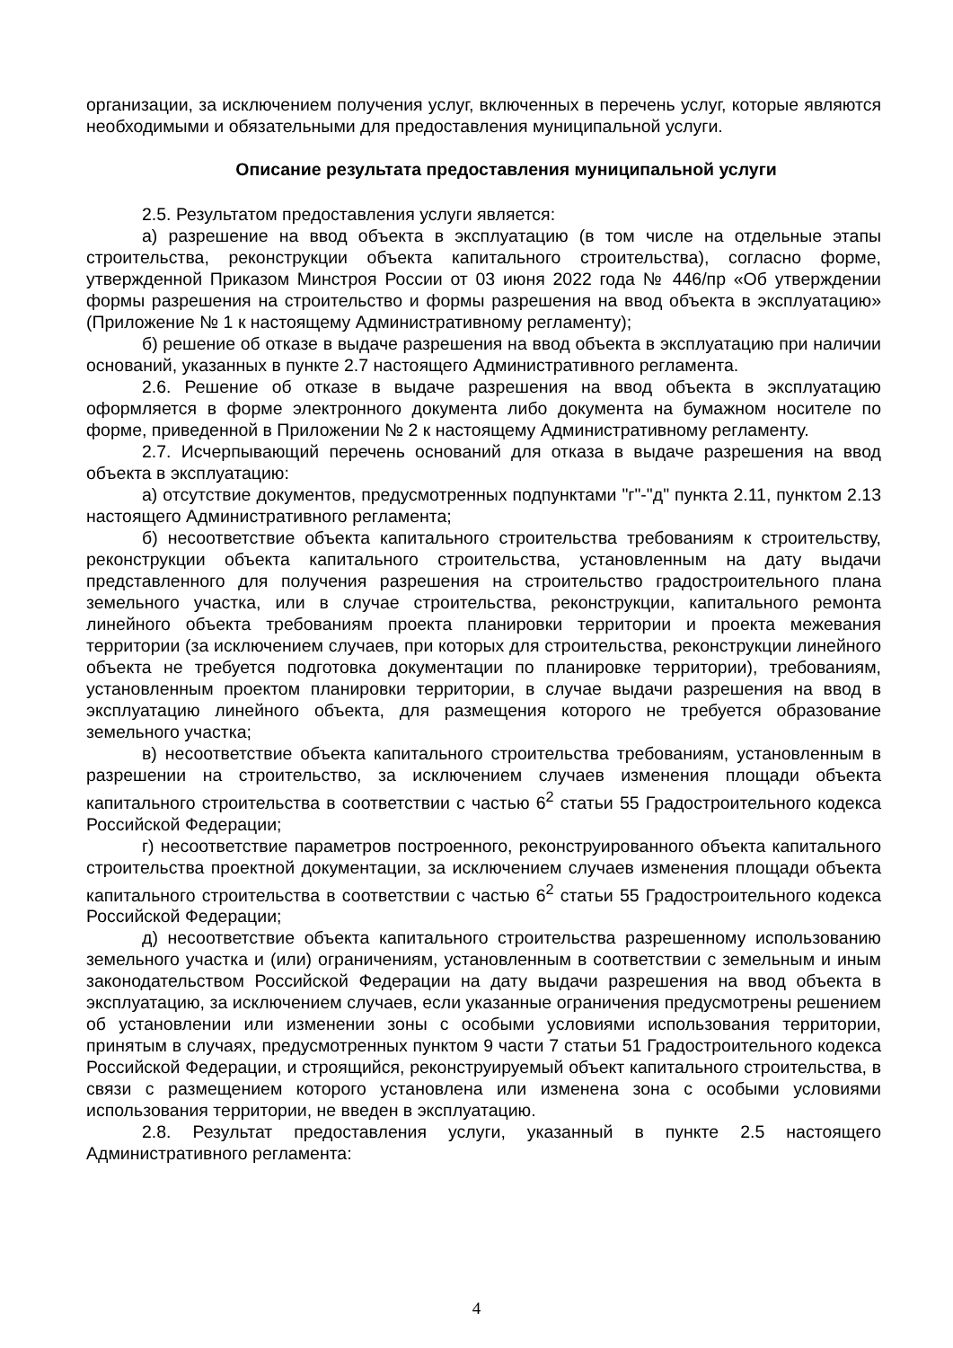организации, за исключением получения услуг, включенных в перечень услуг, которые являются необходимыми и обязательными для предоставления муниципальной услуги.
Описание результата предоставления муниципальной услуги
2.5. Результатом предоставления услуги является:
а) разрешение на ввод объекта в эксплуатацию (в том числе на отдельные этапы строительства, реконструкции объекта капитального строительства), согласно форме, утвержденной Приказом Минстроя России от 03 июня 2022 года № 446/пр «Об утверждении формы разрешения на строительство и формы разрешения на ввод объекта в эксплуатацию» (Приложение № 1 к настоящему Административному регламенту);
б) решение об отказе в выдаче разрешения на ввод объекта в эксплуатацию при наличии оснований, указанных в пункте 2.7 настоящего Административного регламента.
2.6. Решение об отказе в выдаче разрешения на ввод объекта в эксплуатацию оформляется в форме электронного документа либо документа на бумажном носителе по форме, приведенной в Приложении № 2 к настоящему Административному регламенту.
2.7. Исчерпывающий перечень оснований для отказа в выдаче разрешения на ввод объекта в эксплуатацию:
а) отсутствие документов, предусмотренных подпунктами "г"-"д" пункта 2.11, пунктом 2.13 настоящего Административного регламента;
б) несоответствие объекта капитального строительства требованиям к строительству, реконструкции объекта капитального строительства, установленным на дату выдачи представленного для получения разрешения на строительство градостроительного плана земельного участка, или в случае строительства, реконструкции, капитального ремонта линейного объекта требованиям проекта планировки территории и проекта межевания территории (за исключением случаев, при которых для строительства, реконструкции линейного объекта не требуется подготовка документации по планировке территории), требованиям, установленным проектом планировки территории, в случае выдачи разрешения на ввод в эксплуатацию линейного объекта, для размещения которого не требуется образование земельного участка;
в) несоответствие объекта капитального строительства требованиям, установленным в разрешении на строительство, за исключением случаев изменения площади объекта капитального строительства в соответствии с частью 6<sup>2</sup> статьи 55 Градостроительного кодекса Российской Федерации;
г) несоответствие параметров построенного, реконструированного объекта капитального строительства проектной документации, за исключением случаев изменения площади объекта капитального строительства в соответствии с частью 6<sup>2</sup> статьи 55 Градостроительного кодекса Российской Федерации;
д) несоответствие объекта капитального строительства разрешенному использованию земельного участка и (или) ограничениям, установленным в соответствии с земельным и иным законодательством Российской Федерации на дату выдачи разрешения на ввод объекта в эксплуатацию, за исключением случаев, если указанные ограничения предусмотрены решением об установлении или изменении зоны с особыми условиями использования территории, принятым в случаях, предусмотренных пунктом 9 части 7 статьи 51 Градостроительного кодекса Российской Федерации, и строящийся, реконструируемый объект капитального строительства, в связи с размещением которого установлена или изменена зона с особыми условиями использования территории, не введен в эксплуатацию.
2.8. Результат предоставления услуги, указанный в пункте 2.5 настоящего Административного регламента:
4